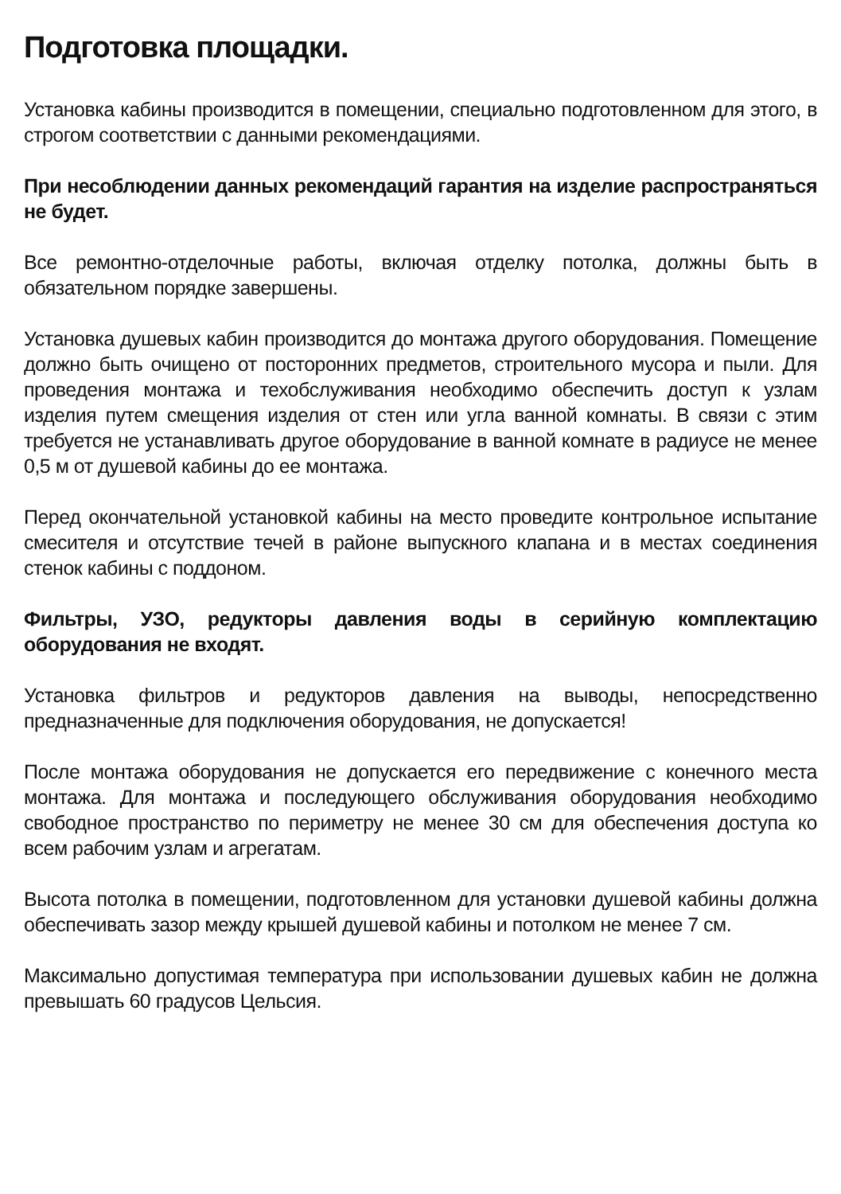Подготовка площадки.
Установка кабины производится в помещении, специально подготовленном для этого, в строгом соответствии с данными рекомендациями.
При несоблюдении данных рекомендаций гарантия на изделие распространяться не будет.
Все ремонтно-отделочные работы, включая отделку потолка, должны быть в обязательном порядке завершены.
Установка душевых кабин производится до монтажа другого оборудования. Помещение должно быть очищено от посторонних предметов, строительного мусора и пыли. Для проведения монтажа и техобслуживания необходимо обеспечить доступ к узлам изделия путем смещения изделия от стен или угла ванной комнаты. В связи с этим требуется не устанавливать другое оборудование в ванной комнате в радиусе не менее 0,5 м от душевой кабины до ее монтажа.
Перед окончательной установкой кабины на место проведите контрольное испытание смесителя и отсутствие течей в районе выпускного клапана и в местах соединения стенок кабины с поддоном.
Фильтры, УЗО, редукторы давления воды в серийную комплектацию оборудования не входят.
Установка фильтров и редукторов давления на выводы, непосредственно предназначенные для подключения оборудования, не допускается!
После монтажа оборудования не допускается его передвижение с конечного места монтажа. Для монтажа и последующего обслуживания оборудования необходимо свободное пространство по периметру не менее 30 см для обеспечения доступа ко всем рабочим узлам и агрегатам.
Высота потолка в помещении, подготовленном для установки душевой кабины должна обеспечивать зазор между крышей душевой кабины и потолком не менее 7 см.
Максимально допустимая температура при использовании душевых кабин не должна превышать 60 градусов Цельсия.